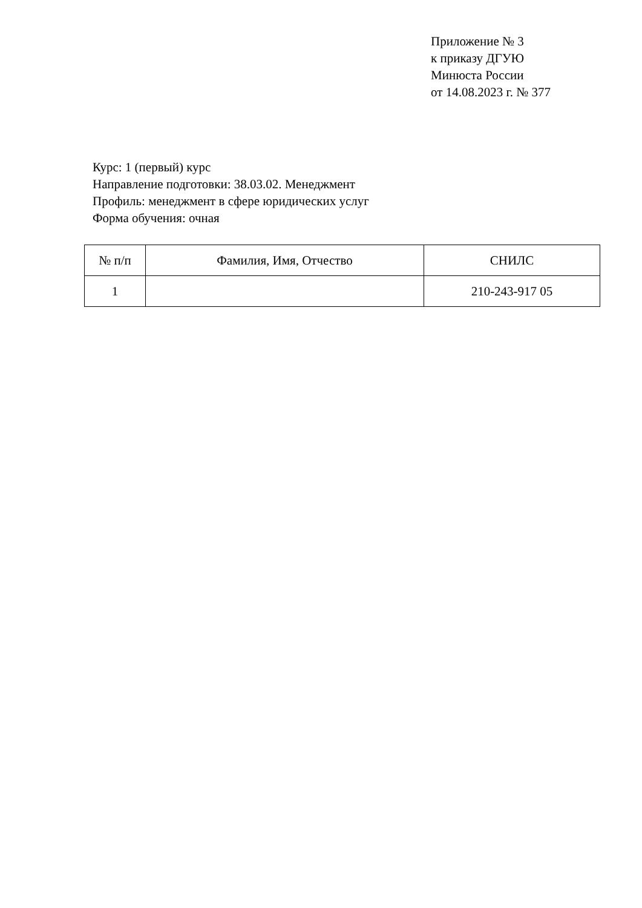Приложение № 3
к приказу ДГУЮ
Минюста России
от 14.08.2023 г. № 377
Курс: 1 (первый) курс
Направление подготовки: 38.03.02. Менеджмент
Профиль: менеджмент в сфере юридических услуг
Форма обучения: очная
| № п/п | Фамилия, Имя, Отчество | СНИЛС |
| --- | --- | --- |
| 1 | | 210-243-917 05 |